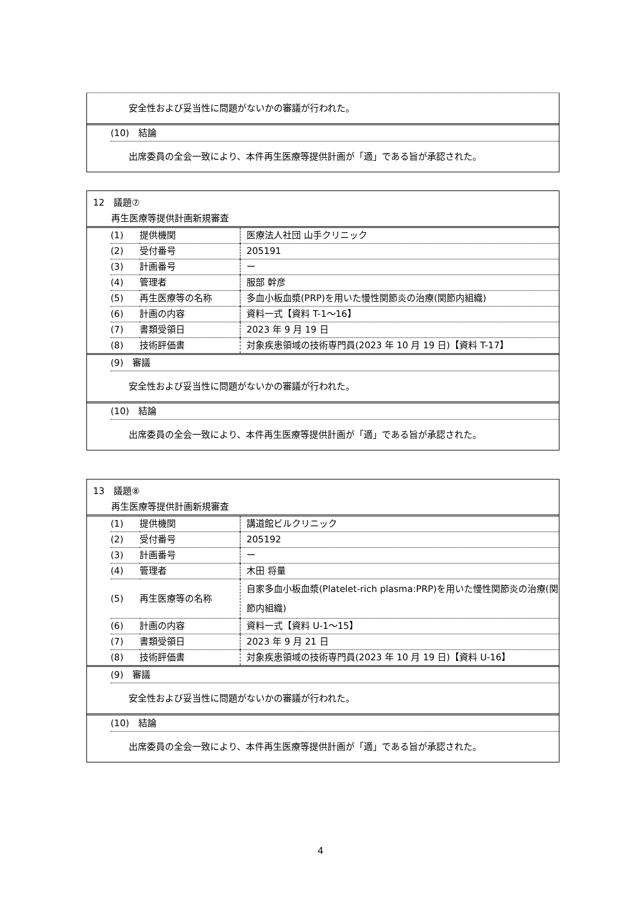安全性および妥当性に問題がないかの審議が行われた。
(10)　結論
出席委員の全会一致により、本件再生医療等提供計画が「適」である旨が承認された。
12　議題⑦
　　再生医療等提供計画新規審査
| (1) | 提供機関 | 医療法人社団 山手クリニック |
| (2) | 受付番号 | 205191 |
| (3) | 計画番号 | ー |
| (4) | 管理者 | 服部 幹彦 |
| (5) | 再生医療等の名称 | 多血小板血漿(PRP)を用いた慢性関節炎の治療(関節内組織) |
| (6) | 計画の内容 | 資料一式【資料 T-1～16】 |
| (7) | 書類受領日 | 2023 年 9 月 19 日 |
| (8) | 技術評価書 | 対象疾患領域の技術専門員(2023 年 10 月 19 日)【資料 T-17】 |
(9)　審議
安全性および妥当性に問題がないかの審議が行われた。
(10)　結論
出席委員の全会一致により、本件再生医療等提供計画が「適」である旨が承認された。
13　議題⑧
　　再生医療等提供計画新規審査
| (1) | 提供機関 | 講道館ビルクリニック |
| (2) | 受付番号 | 205192 |
| (3) | 計画番号 | ー |
| (4) | 管理者 | 木田 将量 |
| (5) | 再生医療等の名称 | 自家多血小板血漿(Platelet-rich plasma:PRP)を用いた慢性関節炎の治療(関節内組織) |
| (6) | 計画の内容 | 資料一式【資料 U-1～15】 |
| (7) | 書類受領日 | 2023 年 9 月 21 日 |
| (8) | 技術評価書 | 対象疾患領域の技術専門員(2023 年 10 月 19 日)【資料 U-16】 |
(9)　審議
安全性および妥当性に問題がないかの審議が行われた。
(10)　結論
出席委員の全会一致により、本件再生医療等提供計画が「適」である旨が承認された。
4